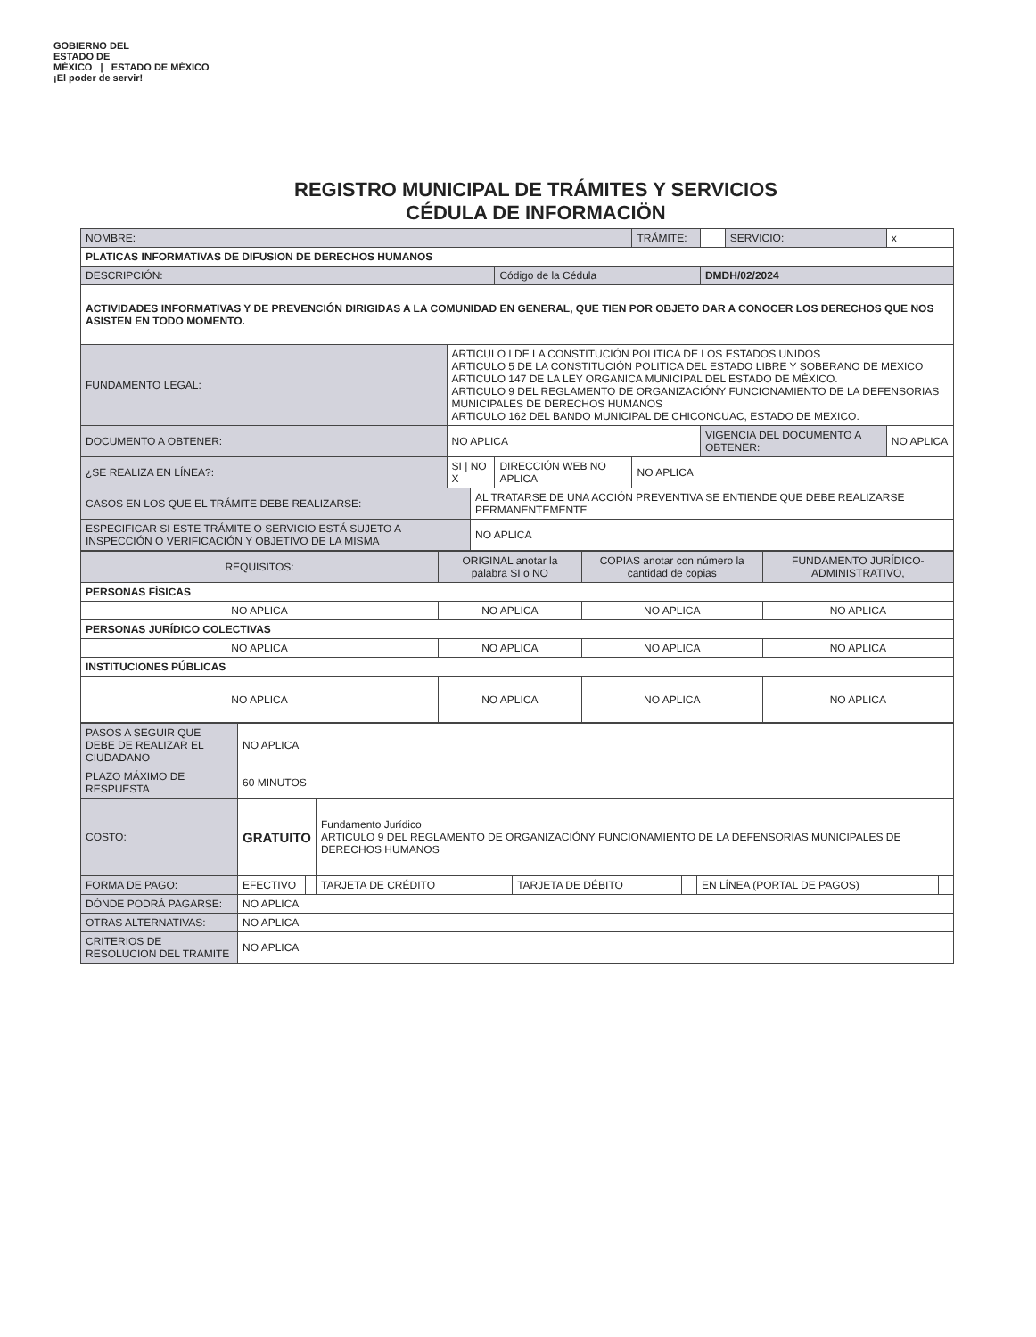GOBIERNO DEL
ESTADO DE
MÉXICO | ESTADO DE MÉXICO
¡El poder de servir!
REGISTRO MUNICIPAL DE TRÁMITES Y SERVICIOS
CÉDULA DE INFORMACIÖN
| NOMBRE: | | | | TRÁMITE: | | SERVICIO: | x |
| PLATICAS INFORMATIVAS DE DIFUSION DE DERECHOS HUMANOS | | | | | | | |
| DESCRIPCIÓN: | | | Código de la Cédula | | DMDH/02/2024 | | |
| ACTIVIDADES INFORMATIVAS Y DE PREVENCIÓN DIRIGIDAS A LA COMUNIDAD EN GENERAL, QUE TIEN POR OBJETO DAR A CONOCER LOS DERECHOS QUE NOS ASISTEN EN TODO MOMENTO. | | | | | | | |
| FUNDAMENTO LEGAL: | ARTICULO I DE LA CONSTITUCIÓN POLITICA DE LOS ESTADOS UNIDOS ARTICULO 5 DE LA CONSTITUCIÓN POLITICA DEL ESTADO LIBRE Y SOBERANO DE MEXICO ARTICULO 147 DE LA LEY ORGANICA MUNICIPAL DEL ESTADO DE MÉXICO. ARTICULO 9 DEL REGLAMENTO DE ORGANIZACIÓNY FUNCIONAMIENTO DE LA DEFENSORIAS MUNICIPALES DE DERECHOS HUMANOS ARTICULO 162 DEL BANDO MUNICIPAL DE CHICONCUAC, ESTADO DE MEXICO. | | | | | | |
| DOCUMENTO A OBTENER: | NO APLICA | | | | VIGENCIA DEL DOCUMENTO A OBTENER: | | NO APLICA |
| ¿SE REALIZA EN LÍNEA?: | SI / NO X | | DIRECCIÓN WEB NO APLICA | NO APLICA | | | |
| CASOS EN LOS QUE EL TRÁMITE DEBE REALIZARSE: | | AL TRATARSE DE UNA ACCIÓN PREVENTIVA SE ENTIENDE QUE DEBE REALIZARSE PERMANENTEMENTE | | | | | |
| ESPECIFICAR SI ESTE TRÁMITE O SERVICIO ESTÁ SUJETO A INSPECCIÓN O VERIFICACIÓN Y OBJETIVO DE LA MISMA | | NO APLICA | | | | | |
| REQUISITOS: | ORIGINAL anotar la palabra SI o NO | COPIAS anotar con número la cantidad de copias | FUNDAMENTO JURÍDICO-ADMINISTRATIVO, |
| PERSONAS FÍSICAS | | | |
| NO APLICA | NO APLICA | NO APLICA | NO APLICA |
| PERSONAS JURÍDICO COLECTIVAS | | | |
| NO APLICA | NO APLICA | NO APLICA | NO APLICA |
| INSTITUCIONES PÚBLICAS | | | |
| NO APLICA | NO APLICA | NO APLICA | NO APLICA |
| PASOS A SEGUIR QUE DEBE DE REALIZAR EL CIUDADANO | NO APLICA | | | | | | | |
| PLAZO MÁXIMO DE RESPUESTA | 60 MINUTOS | | | | | | | |
| COSTO: | GRATUITO | | Fundamento Jurídico ARTICULO 9 DEL REGLAMENTO DE ORGANIZACIÓNY FUNCIONAMIENTO DE LA DEFENSORIAS MUNICIPALES DE DERECHOS HUMANOS | | | | | |
| FORMA DE PAGO: | EFECTIVO | | TARJETA DE CRÉDITO | | TARJETA DE DÉBITO | | EN LÍNEA (PORTAL DE PAGOS) | |
| DÓNDE PODRÁ PAGARSE: | NO APLICA | | | | | | | |
| OTRAS ALTERNATIVAS: | NO APLICA | | | | | | | |
| CRITERIOS DE RESOLUCION DEL TRAMITE | NO APLICA | | | | | | | |